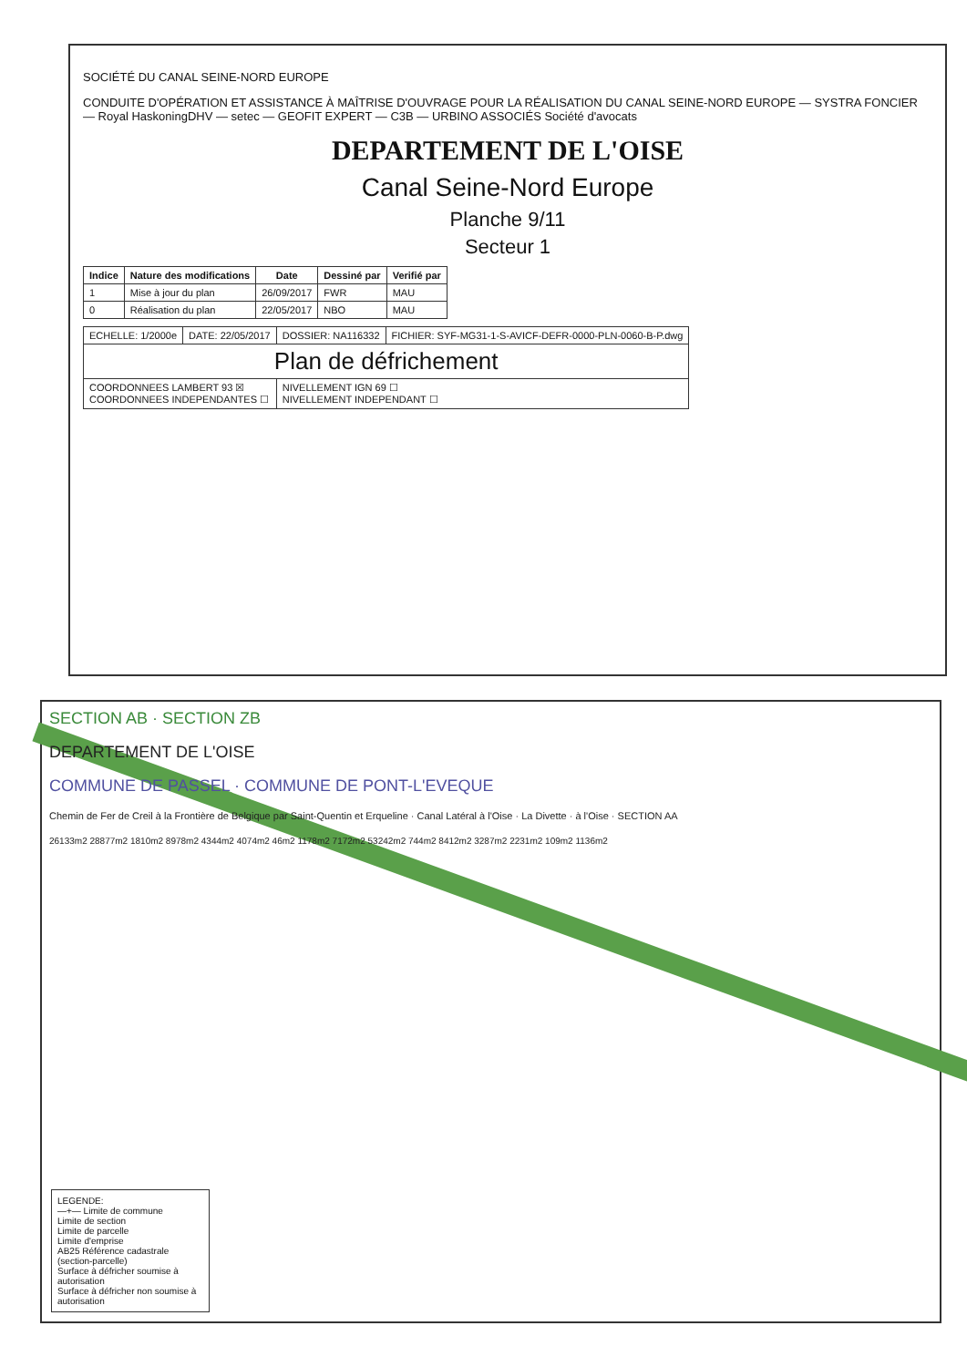SOCIÉTÉ DU CANAL SEINE-NORD EUROPE
CONDUITE D'OPÉRATION ET ASSISTANCE À MAÎTRISE D'OUVRAGE POUR LA RÉALISATION DU CANAL SEINE-NORD EUROPE — SYSTRA FONCIER — Royal HaskoningDHV — setec — GEOFIT EXPERT — C3B — URBINO ASSOCIÉS Société d'avocats
DEPARTEMENT DE L'OISE
Canal Seine-Nord Europe
Planche 9/11
Secteur 1
| Indice | Nature des modifications | Date | Dessiné par | Verifié par |
| --- | --- | --- | --- | --- |
| 1 | Mise à jour du plan | 26/09/2017 | FWR | MAU |
| 0 | Réalisation du plan | 22/05/2017 | NBO | MAU |
| ECHELLE: 1/2000e | DATE: 22/05/2017 | DOSSIER: NA116332 | FICHIER: SYF-MG31-1-S-AVICF-DEFR-0000-PLN-0060-B-P.dwg |
| Plan de défrichement | | | |
| COORDONNEES LAMBERT 93 ☒ COORDONNEES INDEPENDANTES ☐ | | NIVELLEMENT IGN 69 ☐ NIVELLEMENT INDEPENDANT ☐ | |
SECTION AB · SECTION ZB
DEPARTEMENT DE L'OISE
COMMUNE DE PASSEL · COMMUNE DE PONT-L'EVEQUE
Chemin de Fer de Creil à la Frontière de Belgique par Saint-Quentin et Erqueline · Canal Latéral à l'Oise · La Divette · à l'Oise · SECTION AA
26133m2 28877m2 1810m2 8978m2 4344m2 4074m2 46m2 1178m2 7172m2 53242m2 744m2 8412m2 3287m2 2231m2 109m2 1136m2
LEGENDE:
—+— Limite de commune
Limite de section
Limite de parcelle
Limite d'emprise
AB25 Référence cadastrale (section-parcelle)
Surface à défricher soumise à autorisation
Surface à défricher non soumise à autorisation